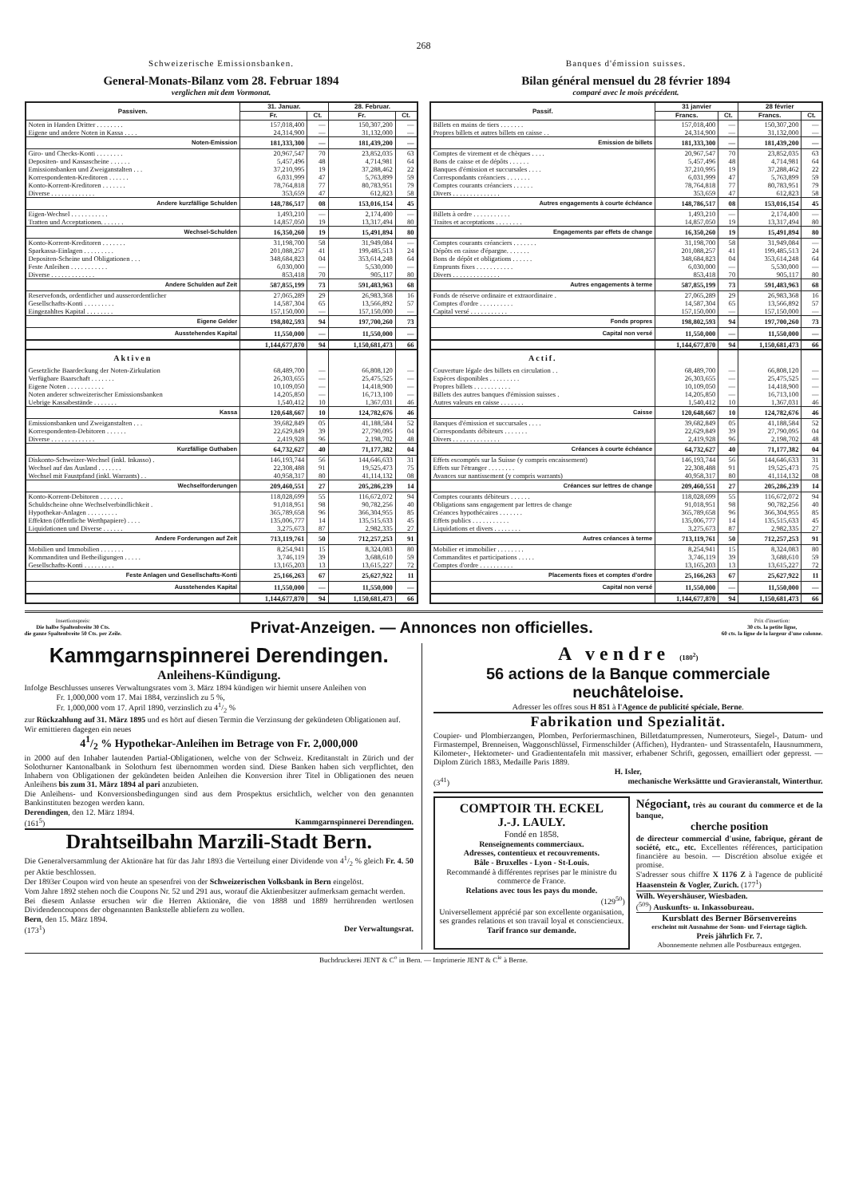268
Schweizerische Emissionsbanken.
General-Monats-Bilanz vom 28. Februar 1894
verglichen mit dem Vormonat.
| Passiven. | 31. Januar. | | 28. Februar. | |
| --- | --- | --- | --- | --- |
| | Fr. | Ct. | Fr. | Ct. |
| Noten in Handen Dritter . . . . . . . . | 157,018,400 | — | 150,307,200 | — |
| Eigene und andere Noten in Kassa . . . . | 24,314,900 | — | 31,132,000 | — |
| Noten-Emission | 181,333,300 | — | 181,439,200 | — |
| Giro- und Checks-Konti . . . . . . . . | 20,967,547 | 70 | 23,852,035 | 63 |
| Depositen- und Kassascheine . . . . . . | 5,457,496 | 48 | 4,714,981 | 64 |
| Emissionsbanken und Zweiganstalten . . . | 37,210,995 | 19 | 37,288,462 | 22 |
| Korrespondenten-Kreditoren . . . . . . | 6,031,999 | 47 | 5,763,899 | 59 |
| Konto-Korrent-Kreditoren . . . . . . . | 78,764,818 | 77 | 80,783,951 | 79 |
| Diverse . . . . . . . . . . . . . | 353,659 | 47 | 612,823 | 58 |
| Andere kurzfällige Schulden | 148,786,517 | 08 | 153,016,154 | 45 |
| Eigen-Wechsel . . . . . . . . . . . | 1,493,210 | — | 2,174,400 | — |
| Tratten und Acceptationen. . . . . . . | 14,857,050 | 19 | 13,317,494 | 80 |
| Wechsel-Schulden | 16,350,260 | 19 | 15,491,894 | 80 |
| Konto-Korrent-Kreditoren . . . . . . . | 31,198,700 | 58 | 31,949,084 | — |
| Sparkassa-Einlagen . . . . . . . . . | 201,088,257 | 41 | 199,485,513 | 24 |
| Depositen-Scheine und Obligationen . . . | 348,684,823 | 04 | 353,614,248 | 64 |
| Feste Anleihen . . . . . . . . . . . | 6,030,000 | — | 5,530,000 | — |
| Diverse . . . . . . . . . . . . . | 853,418 | 70 | 905,117 | 80 |
| Andere Schulden auf Zeit | 587,855,199 | 73 | 591,483,963 | 68 |
| Reservefonds, ordentlicher und ausserordentlicher | 27,065,289 | 29 | 26,983,368 | 16 |
| Gesellschafts-Konti . . . . . . . . . | 14,587,304 | 65 | 13,566,892 | 57 |
| Eingezahltes Kapital . . . . . . . . | 157,150,000 | — | 157,150,000 | — |
| Eigene Gelder | 198,802,593 | 94 | 197,700,260 | 73 |
| Ausstehendes Kapital | 11,550,000 | — | 11,550,000 | — |
| | 1,144,677,870 | 94 | 1,150,681,473 | 66 |
| Aktiven | | | | |
| Gesetzliche Baardeckung der Noten-Zirkulation | 68,489,700 | — | 66,808,120 | — |
| Verfügbare Baarschaft . . . . . . . | 26,303,655 | — | 25,475,525 | — |
| Eigene Noten . . . . . . . . . . . | 10,109,050 | — | 14,418,900 | — |
| Noten anderer schweizerischer Emissionsbanken | 14,205,850 | — | 16,713,100 | — |
| Uebrige Kassabestände . . . . . . . | 1,540,412 | 10 | 1,367,031 | 46 |
| Kassa | 120,648,667 | 10 | 124,782,676 | 46 |
| Emissionsbanken und Zweiganstalten . . . | 39,682,849 | 05 | 41,188,584 | 52 |
| Korrespondenten-Debitoren . . . . . . | 22,629,849 | 39 | 27,790,095 | 04 |
| Diverse . . . . . . . . . . . . . | 2,419,928 | 96 | 2,198,702 | 48 |
| Kurzfällige Guthaben | 64,732,627 | 40 | 71,177,382 | 04 |
| Diskonto-Schweizer-Wechsel (inkl. Inkasso) . | 146,193,744 | 56 | 144,646,633 | 31 |
| Wechsel auf das Ausland . . . . . . . | 22,308,488 | 91 | 19,525,473 | 75 |
| Wechsel mit Faustpfand (inkl. Warrants) . . | 40,958,317 | 80 | 41,114,132 | 08 |
| Wechselforderungen | 209,460,551 | 27 | 205,286,239 | 14 |
| Konto-Korrent-Debitoren . . . . . . . | 118,028,699 | 55 | 116,672,072 | 94 |
| Schuldscheine ohne Wechselverbindlichkeit . | 91,018,951 | 98 | 90,782,256 | 40 |
| Hypothekar-Anlagen . . . . . . . . . | 365,789,658 | 96 | 366,304,955 | 85 |
| Effekten (öffentliche Werthpapiere) . . . . | 135,006,777 | 14 | 135,515,633 | 45 |
| Liquidationen und Diverse . . . . . . | 3,275,673 | 87 | 2,982,335 | 27 |
| Andere Forderungen auf Zeit | 713,119,761 | 50 | 712,257,253 | 91 |
| Mobilien und Immobilien . . . . . . . | 8,254,941 | 15 | 8,324,083 | 80 |
| Kommanditen und Betheiligungen . . . . . | 3,746,119 | 39 | 3,688,610 | 59 |
| Gesellschafts-Konti . . . . . . . . . | 13,165,203 | 13 | 13,615,227 | 72 |
| Feste Anlagen und Gesellschafts-Konti | 25,166,263 | 67 | 25,627,922 | 11 |
| Ausstehendes Kapital | 11,550,000 | — | 11,550,000 | — |
| | 1,144,677,870 | 94 | 1,150,681,473 | 66 |
Banques d'émission suisses.
Bilan général mensuel du 28 février 1894
comparé avec le mois précédent.
| Passif. | 31 janvier | | 28 février | |
| --- | --- | --- | --- | --- |
| | Francs. | Ct. | Francs. | Ct. |
| Billets en mains de tiers . . . . . . . | 157,018,400 | — | 150,307,200 | — |
| Propres billets et autres billets en caisse . . | 24,314,900 | — | 31,132,000 | — |
| Emission de billets | 181,333,300 | — | 181,439,200 | — |
| Comptes de virement et de chèques . . . . | 20,967,547 | 70 | 23,852,035 | 63 |
| Bons de caisse et de dépôts . . . . . . | 5,457,496 | 48 | 4,714,981 | 64 |
| Banques d'émission et succursales . . . . | 37,210,995 | 19 | 37,288,462 | 22 |
| Correspondants créanciers . . . . . . . | 6,031,999 | 47 | 5,763,899 | 59 |
| Comptes courants créanciers . . . . . . | 78,764,818 | 77 | 80,783,951 | 79 |
| Divers . . . . . . . . . . . . . . | 353,659 | 47 | 612,823 | 58 |
| Autres engagements à courte échéance | 148,786,517 | 08 | 153,016,154 | 45 |
| Billets à ordre . . . . . . . . . . . | 1,493,210 | — | 2,174,400 | — |
| Traites et acceptations . . . . . . . . | 14,857,050 | 19 | 13,317,494 | 80 |
| Engagements par effets de change | 16,350,260 | 19 | 15,491,894 | 80 |
| Comptes courants créanciers . . . . . . . | 31,198,700 | 58 | 31,949,084 | — |
| Dépôts en caisse d'épargne. . . . . . . | 201,088,257 | 41 | 199,485,513 | 24 |
| Bons de dépôt et obligations . . . . . . | 348,684,823 | 04 | 353,614,248 | 64 |
| Emprunts fixes . . . . . . . . . . . | 6,030,000 | — | 5,530,000 | — |
| Divers . . . . . . . . . . . . . . | 853,418 | 70 | 905,117 | 80 |
| Autres engagements à terme | 587,855,199 | 73 | 591,483,963 | 68 |
| Fonds de réserve ordinaire et extraordinaire . | 27,065,289 | 29 | 26,983,368 | 16 |
| Comptes d'ordre . . . . . . . . . . | 14,587,304 | 65 | 13,566,892 | 57 |
| Capital versé . . . . . . . . . . . | 157,150,000 | — | 157,150,000 | — |
| Fonds propres | 198,802,593 | 94 | 197,700,260 | 73 |
| Capital non versé | 11,550,000 | — | 11,550,000 | — |
| | 1,144,677,870 | 94 | 1,150,681,473 | 66 |
| Actif. | | | | |
| Couverture légale des billets en circulation . . | 68,489,700 | — | 66,808,120 | — |
| Espèces disponibles . . . . . . . . . | 26,303,655 | — | 25,475,525 | — |
| Propres billets . . . . . . . . . . . | 10,109,050 | — | 14,418,900 | — |
| Billets des autres banques d'émission suisses . | 14,205,850 | — | 16,713,100 | — |
| Autres valeurs en caisse . . . . . . . | 1,540,412 | 10 | 1,367,031 | 46 |
| Caisse | 120,648,667 | 10 | 124,782,676 | 46 |
| Banques d'émission et succursales . . . . | 39,682,849 | 05 | 41,188,584 | 52 |
| Correspondants débiteurs . . . . . . . | 22,629,849 | 39 | 27,790,095 | 04 |
| Divers . . . . . . . . . . . . . . | 2,419,928 | 96 | 2,198,702 | 48 |
| Créances à courte échéance | 64,732,627 | 40 | 71,177,382 | 04 |
| Effets escomptés sur la Suisse (y compris encaissement) | 146,193,744 | 56 | 144,646,633 | 31 |
| Effets sur l'étranger . . . . . . . . | 22,308,488 | 91 | 19,525,473 | 75 |
| Avances sur nantissement (y compris warrants) | 40,958,317 | 80 | 41,114,132 | 08 |
| Créances sur lettres de change | 209,460,551 | 27 | 205,286,239 | 14 |
| Comptes courants débiteurs . . . . . . | 118,028,699 | 55 | 116,672,072 | 94 |
| Obligations sans engagement par lettres de change | 91,018,951 | 98 | 90,782,256 | 40 |
| Créances hypothécaires . . . . . . . | 365,789,658 | 96 | 366,304,955 | 85 |
| Effets publics . . . . . . . . . . . | 135,006,777 | 14 | 135,515,633 | 45 |
| Liquidations et divers . . . . . . . . | 3,275,673 | 87 | 2,982,335 | 27 |
| Autres créances à terme | 713,119,761 | 50 | 712,257,253 | 91 |
| Mobilier et immobilier . . . . . . . . | 8,254,941 | 15 | 8,324,083 | 80 |
| Commandites et participations . . . . . | 3,746,119 | 39 | 3,688,610 | 59 |
| Comptes d'ordre . . . . . . . . . . | 13,165,203 | 13 | 13,615,227 | 72 |
| Placements fixes et comptes d'ordre | 25,166,263 | 67 | 25,627,922 | 11 |
| Capital non versé | 11,550,000 | — | 11,550,000 | — |
| | 1,144,677,870 | 94 | 1,150,681,473 | 66 |
Insertionspreis:
Die halbe Spaltenbreite 30 Cts.
die ganze Spaltenbreite 50 Cts. per Zeile.
Privat-Anzeigen. — Annonces non officielles.
Prix d'insertion:
30 cts. la petite ligne,
60 cts. la ligne de la largeur d'une colonne.
Kammgarnspinnerei Derendingen.
Anleihens-Kündigung.
Infolge Beschlusses unseres Verwaltungsrates vom 3. März 1894 kündigen wir hiemit unsere Anleihen von
Fr. 1,000,000 vom 17. Mai 1884, verzinslich zu 5 %,
Fr. 1,000,000 vom 17. April 1890, verzinslich zu 41/2 %
zur Rückzahlung auf 31. März 1895 und es hört auf diesen Termin die Verzinsung der gekündeten Obligationen auf.
Wir emittieren dagegen ein neues
41/2 % Hypothekar-Anleihen im Betrage von Fr. 2,000,000
in 2000 auf den Inhaber lautenden Partial-Obligationen, welche von der Schweiz. Kreditanstalt in Zürich und der Solothurner Kantonalbank in Solothurn fest übernommen worden sind. Diese Banken haben sich verpflichtet, den Inhabern von Obligationen der gekündeten beiden Anleihen die Konversion ihrer Titel in Obligationen des neuen Anleihens bis zum 31. März 1894 al pari anzubieten.
Die Anleihens- und Konversionsbedingungen sind aus dem Prospektus ersichtlich, welcher von den genannten Bankinstituten bezogen werden kann.
Derendingen, den 12. März 1894.
(161<sup>5</sup>) Kammgarnspinnerei Derendingen.
Drahtseilbahn Marzili-Stadt Bern.
Die Generalversammlung der Aktionäre hat für das Jahr 1893 die Verteilung einer Dividende von 41/2 % gleich Fr. 4. 50 per Aktie beschlossen.
Der 1893er Coupon wird von heute an spesenfrei von der Schweizerischen Volksbank in Bern eingelöst.
Vom Jahre 1892 stehen noch die Coupons Nr. 52 und 291 aus, worauf die Aktienbesitzer aufmerksam gemacht werden.
Bei diesem Anlasse ersuchen wir die Herren Aktionäre, die von 1888 und 1889 herrührenden wertlosen Dividendencoupons der obgenannten Bankstelle abliefern zu wollen.
Bern, den 15. März 1894.
(173<sup>1</sup>) Der Verwaltungsrat.
A vendre (180<sup>2</sup>)
56 actions de la Banque commerciale neuchâteloise.
Adresser les offres sous H 851 à l'Agence de publicité spéciale, Berne.
Fabrikation und Spezialität.
Coupier- und Plombierzangen, Plomben, Perforiermaschinen, Billetdatumpressen, Numeroteurs, Siegel-, Datum- und Firmastempel, Brenneisen, Waggonschlüssel, Firmenschilder (Affichen), Hydranten- und Strassentafeln, Hausnummern, Kilometer-, Hektometer- und Gradiententafeln mit massiver, erhabener Schrift, gegossen, emailliert oder gepresst. — Diplom Zürich 1883, Medaille Paris 1889.
H. Isler,
(3<sup>41</sup>) mechanische Werksättte und Gravieranstalt, Winterthur.
COMPTOIR TH. ECKEL
J.-J. LAULY.
Fondé en 1858.
Renseignements commerciaux.
Adresses, contentieux et recouvrements.
Bâle - Bruxelles - Lyon - St-Louis.
Recommandé à différentes reprises par le ministre du commerce de France.
Relations avec tous les pays du monde.
(129<sup>50</sup>)
Universellement apprécié par son excellente organisation, ses grandes relations et son travail loyal et consciencieux.
Tarif franco sur demande.
Négociant, très au courant du commerce et de la banque,
cherche position
de directeur commercial d'usine, fabrique, gérant de société, etc., etc. Excellentes références, participation financière au besoin. — Discrétion absolue exigée et promise.
S'adresser sous chiffre X 1176 Z à l'agence de publicité Haasenstein & Vogler, Zurich. (177<sup>1</sup>)
Wilh. Weyershäuser, Wiesbaden.
(<sup>509</sup>) Auskunfts- u. Inkassobureau.
Kursblatt des Berner Börsenvereins
erscheint mit Ausnahme der Sonn- und Feiertage täglich.
Preis jährlich Fr. 7.
Abonnemente nehmen alle Postbureaux entgegen.
Buchdruckerei JENT & C<sup>o</sup> in Bern. — Imprimerie JENT & C<sup>ie</sup> à Berne.